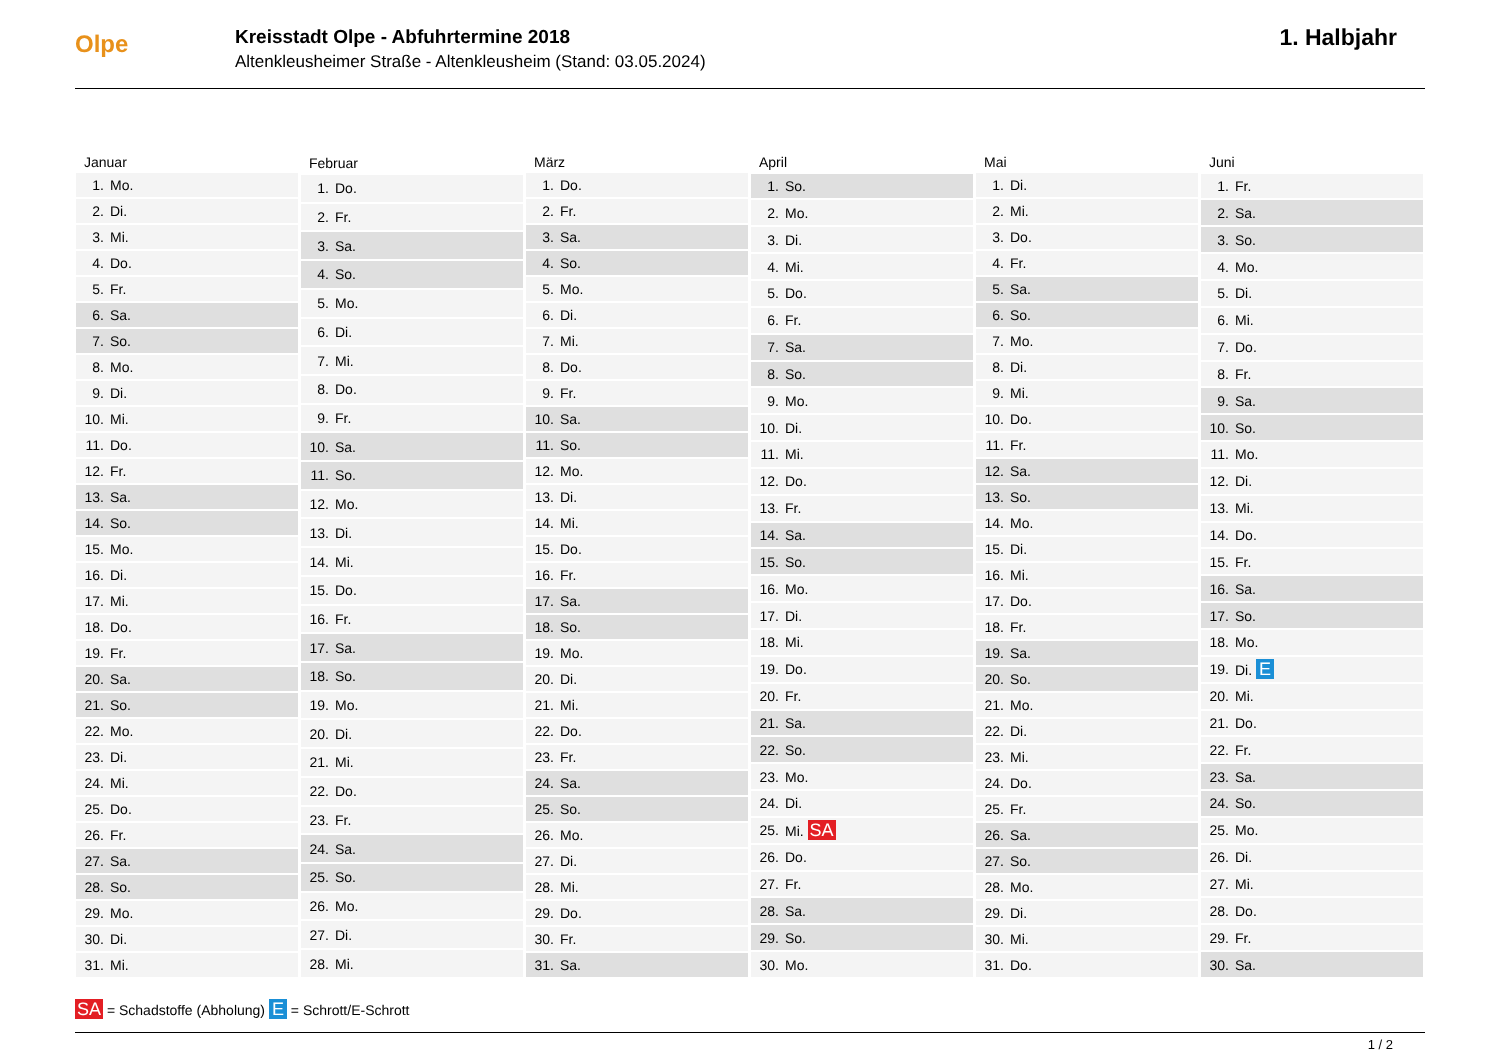Olpe
Kreisstadt Olpe - Abfuhrtermine 2018
Altenkleusheimer Straße - Altenkleusheim (Stand: 03.05.2024)
1. Halbjahr
| Januar | |
| --- | --- |
| 1. | Mo. |
| 2. | Di. |
| 3. | Mi. |
| 4. | Do. |
| 5. | Fr. |
| 6. | Sa. |
| 7. | So. |
| 8. | Mo. |
| 9. | Di. |
| 10. | Mi. |
| 11. | Do. |
| 12. | Fr. |
| 13. | Sa. |
| 14. | So. |
| 15. | Mo. |
| 16. | Di. |
| 17. | Mi. |
| 18. | Do. |
| 19. | Fr. |
| 20. | Sa. |
| 21. | So. |
| 22. | Mo. |
| 23. | Di. |
| 24. | Mi. |
| 25. | Do. |
| 26. | Fr. |
| 27. | Sa. |
| 28. | So. |
| 29. | Mo. |
| 30. | Di. |
| 31. | Mi. |
| Februar | |
| --- | --- |
| 1. | Do. |
| 2. | Fr. |
| 3. | Sa. |
| 4. | So. |
| 5. | Mo. |
| 6. | Di. |
| 7. | Mi. |
| 8. | Do. |
| 9. | Fr. |
| 10. | Sa. |
| 11. | So. |
| 12. | Mo. |
| 13. | Di. |
| 14. | Mi. |
| 15. | Do. |
| 16. | Fr. |
| 17. | Sa. |
| 18. | So. |
| 19. | Mo. |
| 20. | Di. |
| 21. | Mi. |
| 22. | Do. |
| 23. | Fr. |
| 24. | Sa. |
| 25. | So. |
| 26. | Mo. |
| 27. | Di. |
| 28. | Mi. |
| März | |
| --- | --- |
| 1. | Do. |
| 2. | Fr. |
| 3. | Sa. |
| 4. | So. |
| 5. | Mo. |
| 6. | Di. |
| 7. | Mi. |
| 8. | Do. |
| 9. | Fr. |
| 10. | Sa. |
| 11. | So. |
| 12. | Mo. |
| 13. | Di. |
| 14. | Mi. |
| 15. | Do. |
| 16. | Fr. |
| 17. | Sa. |
| 18. | So. |
| 19. | Mo. |
| 20. | Di. |
| 21. | Mi. |
| 22. | Do. |
| 23. | Fr. |
| 24. | Sa. |
| 25. | So. |
| 26. | Mo. |
| 27. | Di. |
| 28. | Mi. |
| 29. | Do. |
| 30. | Fr. |
| 31. | Sa. |
| April | |
| --- | --- |
| 1. | So. |
| 2. | Mo. |
| 3. | Di. |
| 4. | Mi. |
| 5. | Do. |
| 6. | Fr. |
| 7. | Sa. |
| 8. | So. |
| 9. | Mo. |
| 10. | Di. |
| 11. | Mi. |
| 12. | Do. |
| 13. | Fr. |
| 14. | Sa. |
| 15. | So. |
| 16. | Mo. |
| 17. | Di. |
| 18. | Mi. |
| 19. | Do. |
| 20. | Fr. |
| 21. | Sa. |
| 22. | So. |
| 23. | Mo. |
| 24. | Di. |
| 25. | Mi. SA |
| 26. | Do. |
| 27. | Fr. |
| 28. | Sa. |
| 29. | So. |
| 30. | Mo. |
| Mai | |
| --- | --- |
| 1. | Di. |
| 2. | Mi. |
| 3. | Do. |
| 4. | Fr. |
| 5. | Sa. |
| 6. | So. |
| 7. | Mo. |
| 8. | Di. |
| 9. | Mi. |
| 10. | Do. |
| 11. | Fr. |
| 12. | Sa. |
| 13. | So. |
| 14. | Mo. |
| 15. | Di. |
| 16. | Mi. |
| 17. | Do. |
| 18. | Fr. |
| 19. | Sa. |
| 20. | So. |
| 21. | Mo. |
| 22. | Di. |
| 23. | Mi. |
| 24. | Do. |
| 25. | Fr. |
| 26. | Sa. |
| 27. | So. |
| 28. | Mo. |
| 29. | Di. |
| 30. | Mi. |
| 31. | Do. |
| Juni | |
| --- | --- |
| 1. | Fr. |
| 2. | Sa. |
| 3. | So. |
| 4. | Mo. |
| 5. | Di. |
| 6. | Mi. |
| 7. | Do. |
| 8. | Fr. |
| 9. | Sa. |
| 10. | So. |
| 11. | Mo. |
| 12. | Di. |
| 13. | Mi. |
| 14. | Do. |
| 15. | Fr. |
| 16. | Sa. |
| 17. | So. |
| 18. | Mo. |
| 19. | Di. E |
| 20. | Mi. |
| 21. | Do. |
| 22. | Fr. |
| 23. | Sa. |
| 24. | So. |
| 25. | Mo. |
| 26. | Di. |
| 27. | Mi. |
| 28. | Do. |
| 29. | Fr. |
| 30. | Sa. |
SA = Schadstoffe (Abholung) E = Schrott/E-Schrott
1 / 2